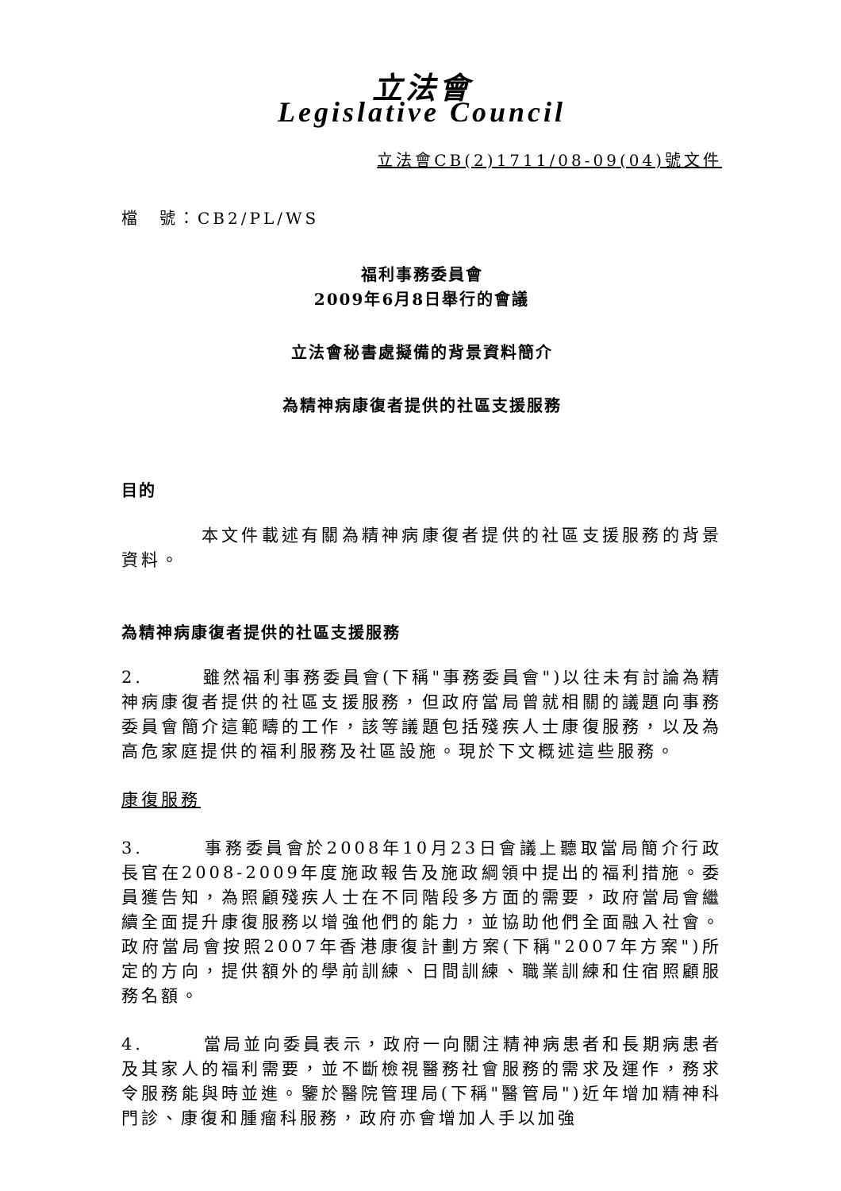立法會
Legislative Council
立法會CB(2)1711/08-09(04)號文件
檔　號：CB2/PL/WS
福利事務委員會
2009年6月8日舉行的會議
立法會秘書處擬備的背景資料簡介
為精神病康復者提供的社區支援服務
目的
　　　　本文件載述有關為精神病康復者提供的社區支援服務的背景資料。
為精神病康復者提供的社區支援服務
2.　　　雖然福利事務委員會(下稱"事務委員會")以往未有討論為精神病康復者提供的社區支援服務，但政府當局曾就相關的議題向事務委員會簡介這範疇的工作，該等議題包括殘疾人士康復服務，以及為高危家庭提供的福利服務及社區設施。現於下文概述這些服務。
康復服務
3.　　　事務委員會於2008年10月23日會議上聽取當局簡介行政長官在2008-2009年度施政報告及施政綱領中提出的福利措施。委員獲告知，為照顧殘疾人士在不同階段多方面的需要，政府當局會繼續全面提升康復服務以增強他們的能力，並協助他們全面融入社會。政府當局會按照2007年香港康復計劃方案(下稱"2007年方案")所定的方向，提供額外的學前訓練、日間訓練、職業訓練和住宿照顧服務名額。
4.　　　當局並向委員表示，政府一向關注精神病患者和長期病患者及其家人的福利需要，並不斷檢視醫務社會服務的需求及運作，務求令服務能與時並進。鑒於醫院管理局(下稱"醫管局")近年增加精神科門診、康復和腫瘤科服務，政府亦會增加人手以加強